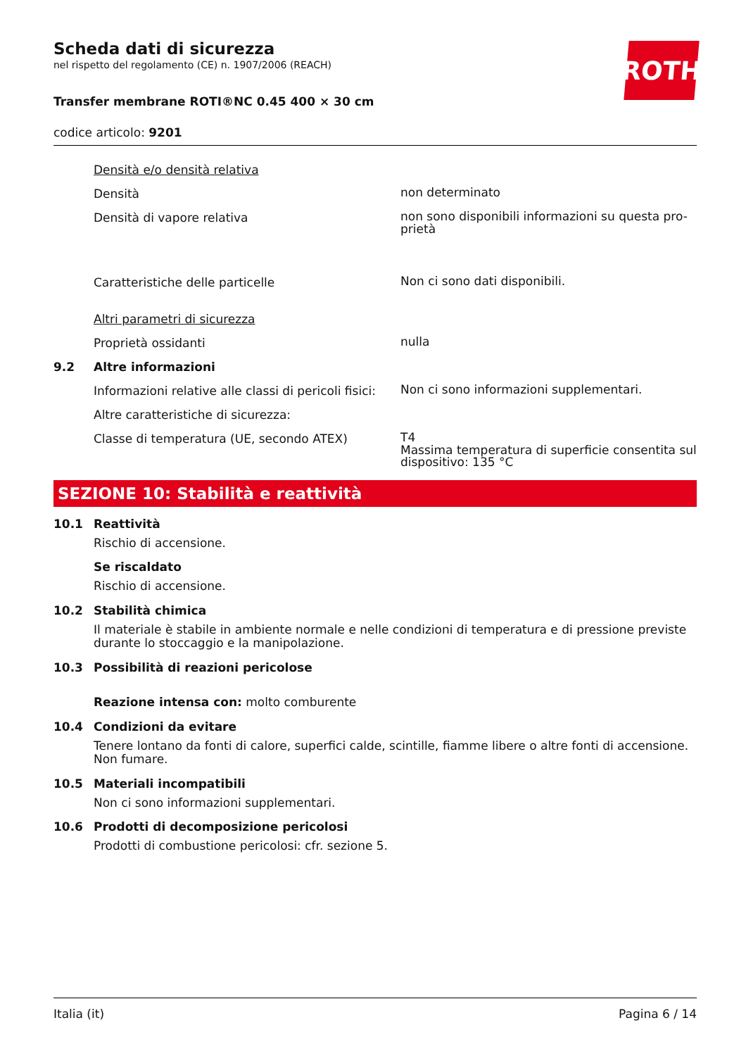ROTH
Scheda dati di sicurezza
nel rispetto del regolamento (CE) n. 1907/2006 (REACH)
Transfer membrane ROTI®NC 0.45 400 × 30 cm
codice articolo: 9201
Densità e/o densità relativa
Densità
non determinato
Densità di vapore relativa
non sono disponibili informazioni su questa pro-
prietà
Caratteristiche delle particelle
Non ci sono dati disponibili.
Altri parametri di sicurezza
Proprietà ossidanti
nulla
9.2 Altre informazioni
Informazioni relative alle classi di pericoli fisici:
Non ci sono informazioni supplementari.
Altre caratteristiche di sicurezza:
Classe di temperatura (UE, secondo ATEX)
T4
Massima temperatura di superficie consentita sul dispositivo: 135 °C
SEZIONE 10: Stabilità e reattività
10.1 Reattività
Rischio di accensione.
Se riscaldato
Rischio di accensione.
10.2 Stabilità chimica
Il materiale è stabile in ambiente normale e nelle condizioni di temperatura e di pressione previste durante lo stoccaggio e la manipolazione.
10.3 Possibilità di reazioni pericolose
Reazione intensa con: molto comburente
10.4 Condizioni da evitare
Tenere lontano da fonti di calore, superfici calde, scintille, fiamme libere o altre fonti di accensione. Non fumare.
10.5 Materiali incompatibili
Non ci sono informazioni supplementari.
10.6 Prodotti di decomposizione pericolosi
Prodotti di combustione pericolosi: cfr. sezione 5.
Italia (it) Pagina 6 / 14